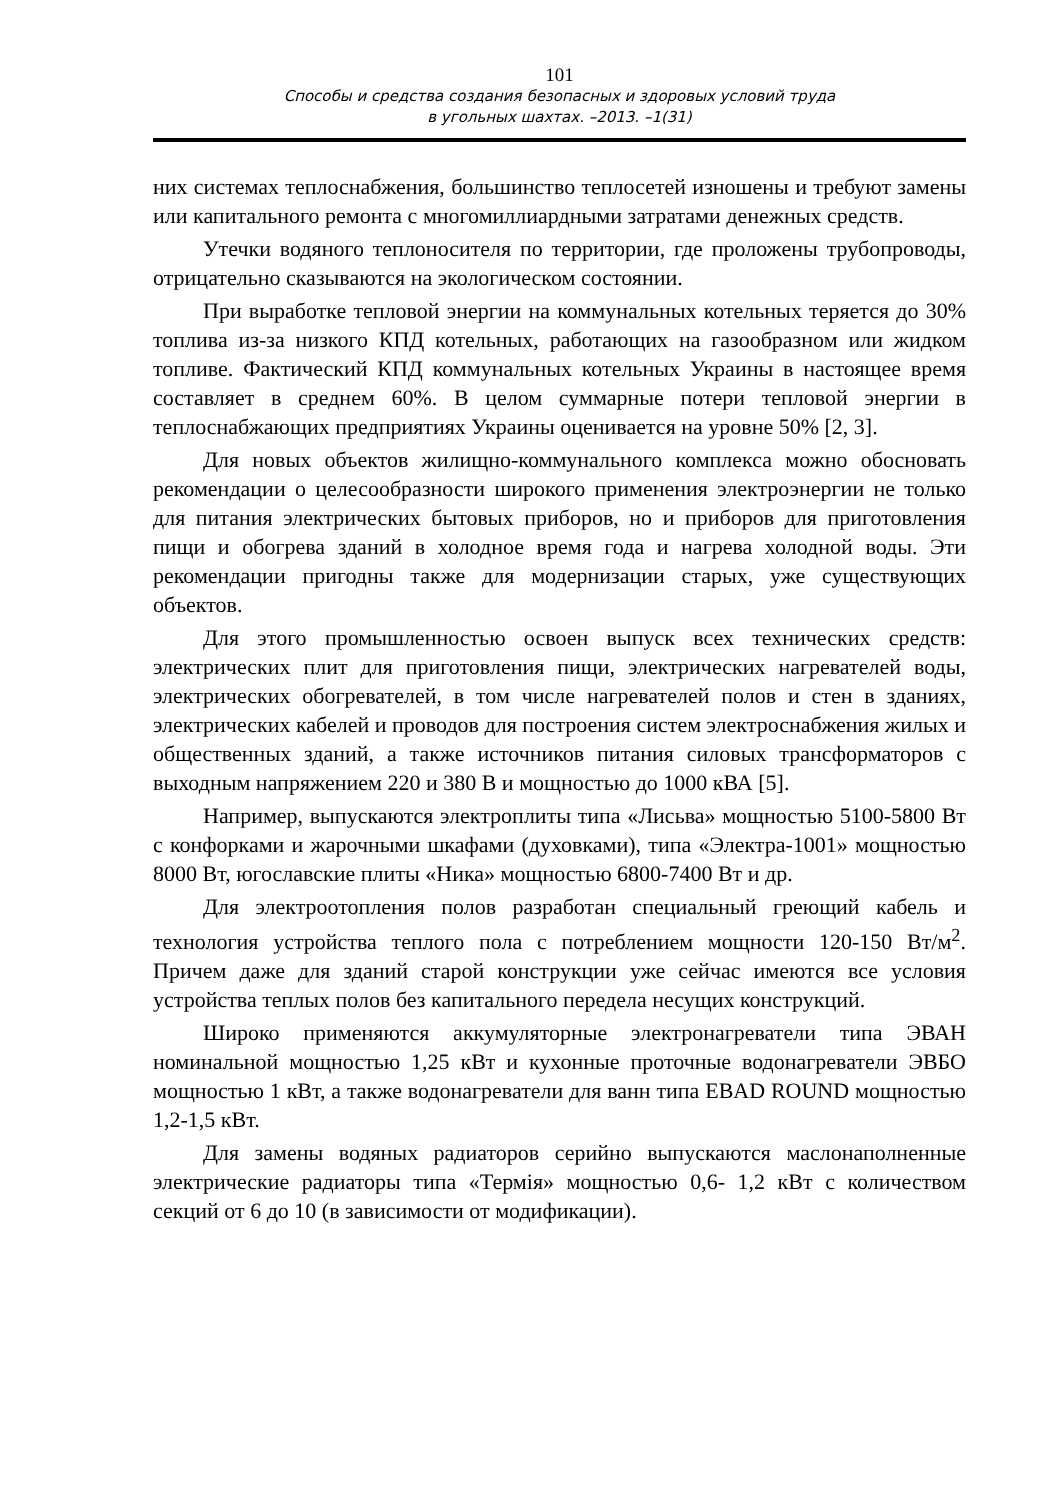101
Способы и средства создания безопасных и здоровых условий труда
в угольных шахтах. –2013. –1(31)
них системах теплоснабжения, большинство теплосетей изношены и требуют замены или капитального ремонта с многомиллиардными затратами денежных средств.
Утечки водяного теплоносителя по территории, где проложены трубопроводы, отрицательно сказываются на экологическом состоянии.
При выработке тепловой энергии на коммунальных котельных теряется до 30% топлива из-за низкого КПД котельных, работающих на газообразном или жидком топливе. Фактический КПД коммунальных котельных Украины в настоящее время составляет в среднем 60%. В целом суммарные потери тепловой энергии в теплоснабжающих предприятиях Украины оценивается на уровне 50% [2, 3].
Для новых объектов жилищно-коммунального комплекса можно обосновать рекомендации о целесообразности широкого применения электроэнергии не только для питания электрических бытовых приборов, но и приборов для приготовления пищи и обогрева зданий в холодное время года и нагрева холодной воды. Эти рекомендации пригодны также для модернизации старых, уже существующих объектов.
Для этого промышленностью освоен выпуск всех технических средств: электрических плит для приготовления пищи, электрических нагревателей воды, электрических обогревателей, в том числе нагревателей полов и стен в зданиях, электрических кабелей и проводов для построения систем электроснабжения жилых и общественных зданий, а также источников питания силовых трансформаторов с выходным напряжением 220 и 380 В и мощностью до 1000 кВА [5].
Например, выпускаются электроплиты типа «Лисьва» мощностью 5100-5800 Вт с конфорками и жарочными шкафами (духовками), типа «Электра-1001» мощностью 8000 Вт, югославские плиты «Ника» мощностью 6800-7400 Вт и др.
Для электроотопления полов разработан специальный греющий кабель и технология устройства теплого пола с потреблением мощности 120-150 Вт/м<sup>2</sup>. Причем даже для зданий старой конструкции уже сейчас имеются все условия устройства теплых полов без капитального передела несущих конструкций.
Широко применяются аккумуляторные электронагреватели типа ЭВАН номинальной мощностью 1,25 кВт и кухонные проточные водонагреватели ЭВБО мощностью 1 кВт, а также водонагреватели для ванн типа EBAD ROUND мощностью 1,2-1,5 кВт.
Для замены водяных радиаторов серийно выпускаются маслонаполненные электрические радиаторы типа «Термія» мощностью 0,6- 1,2 кВт с количеством секций от 6 до 10 (в зависимости от модификации).